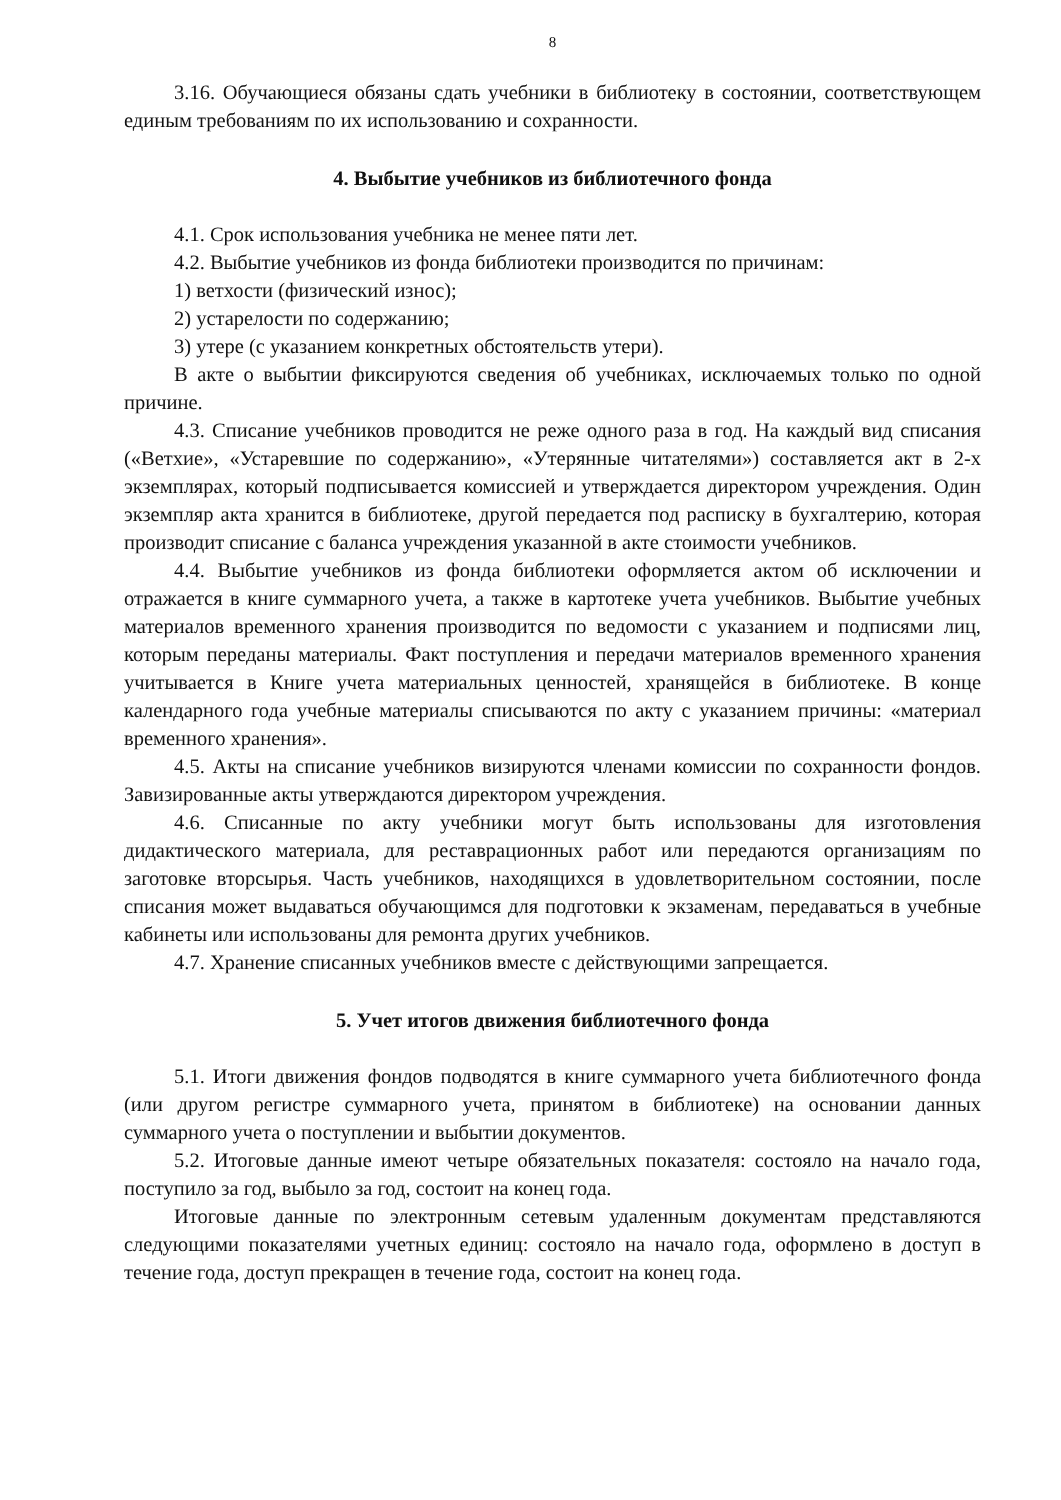8
3.16. Обучающиеся обязаны сдать учебники в библиотеку в состоянии, соответствующем единым требованиям по их использованию и сохранности.
4. Выбытие учебников из библиотечного фонда
4.1. Срок использования учебника не менее пяти лет.
4.2. Выбытие учебников из фонда библиотеки производится по причинам:
1) ветхости (физический износ);
2) устарелости по содержанию;
3) утере (с указанием конкретных обстоятельств утери).
В акте о выбытии фиксируются сведения об учебниках, исключаемых только по одной причине.
4.3. Списание учебников проводится не реже одного раза в год. На каждый вид списания («Ветхие», «Устаревшие по содержанию», «Утерянные читателями») составляется акт в 2-х экземплярах, который подписывается комиссией и утверждается директором учреждения. Один экземпляр акта хранится в библиотеке, другой передается под расписку в бухгалтерию, которая производит списание с баланса учреждения указанной в акте стоимости учебников.
4.4. Выбытие учебников из фонда библиотеки оформляется актом об исключении и отражается в книге суммарного учета, а также в картотеке учета учебников. Выбытие учебных материалов временного хранения производится по ведомости с указанием и подписями лиц, которым переданы материалы. Факт поступления и передачи материалов временного хранения учитывается в Книге учета материальных ценностей, хранящейся в библиотеке. В конце календарного года учебные материалы списываются по акту с указанием причины: «материал временного хранения».
4.5. Акты на списание учебников визируются членами комиссии по сохранности фондов. Завизированные акты утверждаются директором учреждения.
4.6. Списанные по акту учебники могут быть использованы для изготовления дидактического материала, для реставрационных работ или передаются организациям по заготовке вторсырья. Часть учебников, находящихся в удовлетворительном состоянии, после списания может выдаваться обучающимся для подготовки к экзаменам, передаваться в учебные кабинеты или использованы для ремонта других учебников.
4.7. Хранение списанных учебников вместе с действующими запрещается.
5. Учет итогов движения библиотечного фонда
5.1. Итоги движения фондов подводятся в книге суммарного учета библиотечного фонда (или другом регистре суммарного учета, принятом в библиотеке) на основании данных суммарного учета о поступлении и выбытии документов.
5.2. Итоговые данные имеют четыре обязательных показателя: состояло на начало года, поступило за год, выбыло за год, состоит на конец года.
Итоговые данные по электронным сетевым удаленным документам представляются следующими показателями учетных единиц: состояло на начало года, оформлено в доступ в течение года, доступ прекращен в течение года, состоит на конец года.